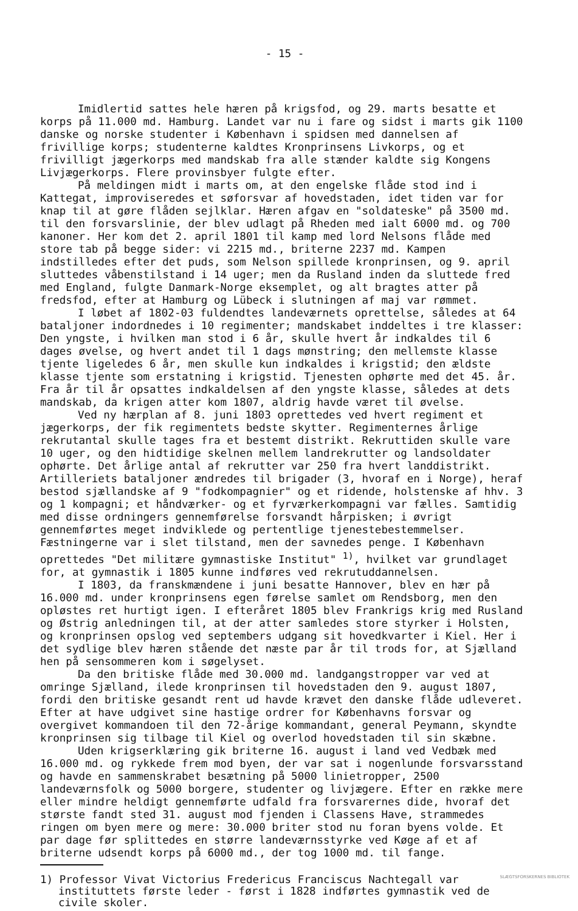- 15 -
Imidlertid sattes hele hæren på krigsfod, og 29. marts besatte et korps på 11.000 md. Hamburg. Landet var nu i fare og sidst i marts gik 1100 danske og norske studenter i København i spidsen med dannelsen af frivillige korps; studenterne kaldtes Kronprinsens Livkorps, og et frivilligt jægerkorps med mandskab fra alle stænder kaldte sig Kongens Livjægerkorps. Flere provinsbyer fulgte efter.
På meldingen midt i marts om, at den engelske flåde stod ind i Kattegat, improviseredes et søforsvar af hovedstaden, idet tiden var for knap til at gøre flåden sejlklar. Hæren afgav en "soldateske" på 3500 md. til den forsvarslinie, der blev udlagt på Rheden med ialt 6000 md. og 700 kanoner. Her kom det 2. april 1801 til kamp med lord Nelsons flåde med store tab på begge sider: vi 2215 md., briterne 2237 md. Kampen indstilledes efter det puds, som Nelson spillede kronprinsen, og 9. april sluttedes våbenstilstand i 14 uger; men da Rusland inden da sluttede fred med England, fulgte Danmark-Norge eksemplet, og alt bragtes atter på fredsfod, efter at Hamburg og Lübeck i slutningen af maj var rømmet.
I løbet af 1802-03 fuldendtes landeværnets oprettelse, således at 64 bataljoner indordnedes i 10 regimenter; mandskabet inddeltes i tre klasser: Den yngste, i hvilken man stod i 6 år, skulle hvert år indkaldes til 6 dages øvelse, og hvert andet til 1 dags mønstring; den mellemste klasse tjente ligeledes 6 år, men skulle kun indkaldes i krigstid; den ældste klasse tjente som erstatning i krigstid. Tjenesten ophørte med det 45. år. Fra år til år opsattes indkaldelsen af den yngste klasse, således at dets mandskab, da krigen atter kom 1807, aldrig havde været til øvelse.
Ved ny hærplan af 8. juni 1803 oprettedes ved hvert regiment et jægerkorps, der fik regimentets bedste skytter. Regimenternes årlige rekrutantal skulle tages fra et bestemt distrikt. Rekruttiden skulle vare 10 uger, og den hidtidige skelnen mellem landrekrutter og landsoldater ophørte. Det årlige antal af rekrutter var 250 fra hvert landdistrikt. Artilleriets bataljoner ændredes til brigader (3, hvoraf en i Norge), heraf bestod sjællandske af 9 "fodkompagnier" og et ridende, holstenske af hhv. 3 og 1 kompagni; et håndværker- og et fyrværkerkompagni var fælles. Samtidig med disse ordningers gennemførelse forsvandt hårpisken; i øvrigt gennemførtes meget indviklede og pertentlige tjenestebestemmelser. Fæstningerne var i slet tilstand, men der savnedes penge. I København oprettedes "Det militære gymnastiske Institut" <sup>1)</sup>, hvilket var grundlaget for, at gymnastik i 1805 kunne indføres ved rekrutuddannelsen.
I 1803, da franskmændene i juni besatte Hannover, blev en hær på 16.000 md. under kronprinsens egen førelse samlet om Rendsborg, men den opløstes ret hurtigt igen. I efteråret 1805 blev Frankrigs krig med Rusland og Østrig anledningen til, at der atter samledes store styrker i Holsten, og kronprinsen opslog ved septembers udgang sit hovedkvarter i Kiel. Her i det sydlige blev hæren stående det næste par år til trods for, at Sjælland hen på sensommeren kom i søgelyset.
Da den britiske flåde med 30.000 md. landgangstropper var ved at omringe Sjælland, ilede kronprinsen til hovedstaden den 9. august 1807, fordi den britiske gesandt rent ud havde krævet den danske flåde udleveret. Efter at have udgivet sine hastige ordrer for Københavns forsvar og overgivet kommandoen til den 72-årige kommandant, general Peymann, skyndte kronprinsen sig tilbage til Kiel og overlod hovedstaden til sin skæbne.
Uden krigserklæring gik briterne 16. august i land ved Vedbæk med 16.000 md. og rykkede frem mod byen, der var sat i nogenlunde forsvarsstand og havde en sammenskrabet besætning på 5000 linietropper, 2500 landeværnsfolk og 5000 borgere, studenter og livjægere. Efter en række mere eller mindre heldigt gennemførte udfald fra forsvarernes dide, hvoraf det største fandt sted 31. august mod fjenden i Classens Have, strammedes ringen om byen mere og mere: 30.000 briter stod nu foran byens volde. Et par dage før splittedes en større landeværnsstyrke ved Køge af et af briterne udsendt korps på 6000 md., der tog 1000 md. til fange.
1) Professor Vivat Victorius Fredericus Franciscus Nachtegall var instituttets første leder - først i 1828 indførtes gymnastik ved de civile skoler.
SLÆGTSFORSKERNES BIBLIOTEK